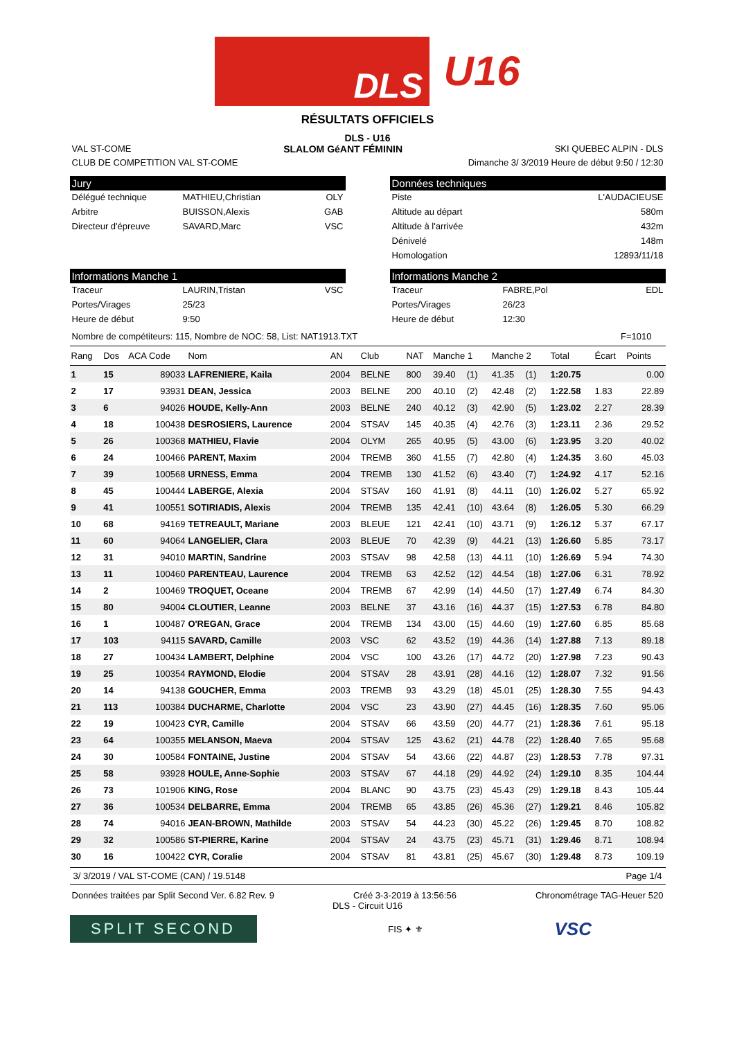DLS
U16
RÉSULTATS OFFICIELS
DLS - U16
VAL ST-COME SLALOM GéANT FÉMININ SKI QUEBEC ALPIN - DLS
CLUB DE COMPETITION VAL ST-COME Dimanche 3/ 3/2019 Heure de début 9:50 / 12:30
Jury
Délégué technique MATHIEU,Christian OLY
Arbitre BUISSON,Alexis GAB
Directeur d'épreuve SAVARD,Marc VSC
Données techniques
Piste L'AUDACIEUSE
Altitude au départ 580m
Altitude à l'arrivée 432m
Dénivelé 148m
Homologation 12893/11/18
Informations Manche 1
Traceur LAURIN,Tristan VSC
Portes/Virages 25/23
Heure de début 9:50
Informations Manche 2
Traceur FABRE,Pol EDL
Portes/Virages 26/23
Heure de début 12:30
Nombre de compétiteurs: 115, Nombre de NOC: 58, List: NAT1913.TXT F=1010
| Rang | Dos | ACA Code | Nom | AN | Club | NAT | Manche 1 | | Manche 2 | | Total | Écart | Points |
| --- | --- | --- | --- | --- | --- | --- | --- | --- | --- | --- | --- | --- | --- |
| 1 | 15 | 89033 | LAFRENIERE, Kaila | 2004 | BELNE | 800 | 39.40 | (1) | 41.35 | (1) | 1:20.75 | | 0.00 |
| 2 | 17 | 93931 | DEAN, Jessica | 2003 | BELNE | 200 | 40.10 | (2) | 42.48 | (2) | 1:22.58 | 1.83 | 22.89 |
| 3 | 6 | 94026 | HOUDE, Kelly-Ann | 2003 | BELNE | 240 | 40.12 | (3) | 42.90 | (5) | 1:23.02 | 2.27 | 28.39 |
| 4 | 18 | 100438 | DESROSIERS, Laurence | 2004 | STSAV | 145 | 40.35 | (4) | 42.76 | (3) | 1:23.11 | 2.36 | 29.52 |
| 5 | 26 | 100368 | MATHIEU, Flavie | 2004 | OLYM | 265 | 40.95 | (5) | 43.00 | (6) | 1:23.95 | 3.20 | 40.02 |
| 6 | 24 | 100466 | PARENT, Maxim | 2004 | TREMB | 360 | 41.55 | (7) | 42.80 | (4) | 1:24.35 | 3.60 | 45.03 |
| 7 | 39 | 100568 | URNESS, Emma | 2004 | TREMB | 130 | 41.52 | (6) | 43.40 | (7) | 1:24.92 | 4.17 | 52.16 |
| 8 | 45 | 100444 | LABERGE, Alexia | 2004 | STSAV | 160 | 41.91 | (8) | 44.11 | (10) | 1:26.02 | 5.27 | 65.92 |
| 9 | 41 | 100551 | SOTIRIADIS, Alexis | 2004 | TREMB | 135 | 42.41 | (10) | 43.64 | (8) | 1:26.05 | 5.30 | 66.29 |
| 10 | 68 | 94169 | TETREAULT, Mariane | 2003 | BLEUE | 121 | 42.41 | (10) | 43.71 | (9) | 1:26.12 | 5.37 | 67.17 |
| 11 | 60 | 94064 | LANGELIER, Clara | 2003 | BLEUE | 70 | 42.39 | (9) | 44.21 | (13) | 1:26.60 | 5.85 | 73.17 |
| 12 | 31 | 94010 | MARTIN, Sandrine | 2003 | STSAV | 98 | 42.58 | (13) | 44.11 | (10) | 1:26.69 | 5.94 | 74.30 |
| 13 | 11 | 100460 | PARENTEAU, Laurence | 2004 | TREMB | 63 | 42.52 | (12) | 44.54 | (18) | 1:27.06 | 6.31 | 78.92 |
| 14 | 2 | 100469 | TROQUET, Oceane | 2004 | TREMB | 67 | 42.99 | (14) | 44.50 | (17) | 1:27.49 | 6.74 | 84.30 |
| 15 | 80 | 94004 | CLOUTIER, Leanne | 2003 | BELNE | 37 | 43.16 | (16) | 44.37 | (15) | 1:27.53 | 6.78 | 84.80 |
| 16 | 1 | 100487 | O'REGAN, Grace | 2004 | TREMB | 134 | 43.00 | (15) | 44.60 | (19) | 1:27.60 | 6.85 | 85.68 |
| 17 | 103 | 94115 | SAVARD, Camille | 2003 | VSC | 62 | 43.52 | (19) | 44.36 | (14) | 1:27.88 | 7.13 | 89.18 |
| 18 | 27 | 100434 | LAMBERT, Delphine | 2004 | VSC | 100 | 43.26 | (17) | 44.72 | (20) | 1:27.98 | 7.23 | 90.43 |
| 19 | 25 | 100354 | RAYMOND, Elodie | 2004 | STSAV | 28 | 43.91 | (28) | 44.16 | (12) | 1:28.07 | 7.32 | 91.56 |
| 20 | 14 | 94138 | GOUCHER, Emma | 2003 | TREMB | 93 | 43.29 | (18) | 45.01 | (25) | 1:28.30 | 7.55 | 94.43 |
| 21 | 113 | 100384 | DUCHARME, Charlotte | 2004 | VSC | 23 | 43.90 | (27) | 44.45 | (16) | 1:28.35 | 7.60 | 95.06 |
| 22 | 19 | 100423 | CYR, Camille | 2004 | STSAV | 66 | 43.59 | (20) | 44.77 | (21) | 1:28.36 | 7.61 | 95.18 |
| 23 | 64 | 100355 | MELANSON, Maeva | 2004 | STSAV | 125 | 43.62 | (21) | 44.78 | (22) | 1:28.40 | 7.65 | 95.68 |
| 24 | 30 | 100584 | FONTAINE, Justine | 2004 | STSAV | 54 | 43.66 | (22) | 44.87 | (23) | 1:28.53 | 7.78 | 97.31 |
| 25 | 58 | 93928 | HOULE, Anne-Sophie | 2003 | STSAV | 67 | 44.18 | (29) | 44.92 | (24) | 1:29.10 | 8.35 | 104.44 |
| 26 | 73 | 101906 | KING, Rose | 2004 | BLANC | 90 | 43.75 | (23) | 45.43 | (29) | 1:29.18 | 8.43 | 105.44 |
| 27 | 36 | 100534 | DELBARRE, Emma | 2004 | TREMB | 65 | 43.85 | (26) | 45.36 | (27) | 1:29.21 | 8.46 | 105.82 |
| 28 | 74 | 94016 | JEAN-BROWN, Mathilde | 2003 | STSAV | 54 | 44.23 | (30) | 45.22 | (26) | 1:29.45 | 8.70 | 108.82 |
| 29 | 32 | 100586 | ST-PIERRE, Karine | 2004 | STSAV | 24 | 43.75 | (23) | 45.71 | (31) | 1:29.46 | 8.71 | 108.94 |
| 30 | 16 | 100422 | CYR, Coralie | 2004 | STSAV | 81 | 43.81 | (25) | 45.67 | (30) | 1:29.48 | 8.73 | 109.19 |
3/ 3/2019 / VAL ST-COME (CAN) / 19.5148 Page 1/4
Données traitées par Split Second Ver. 6.82 Rev. 9 Créé 3-3-2019 à 13:56:56 Chronométrage TAG-Heuer 520
DLS - Circuit U16
SPLIT SECOND
FIS ✦ ⚜
VSC